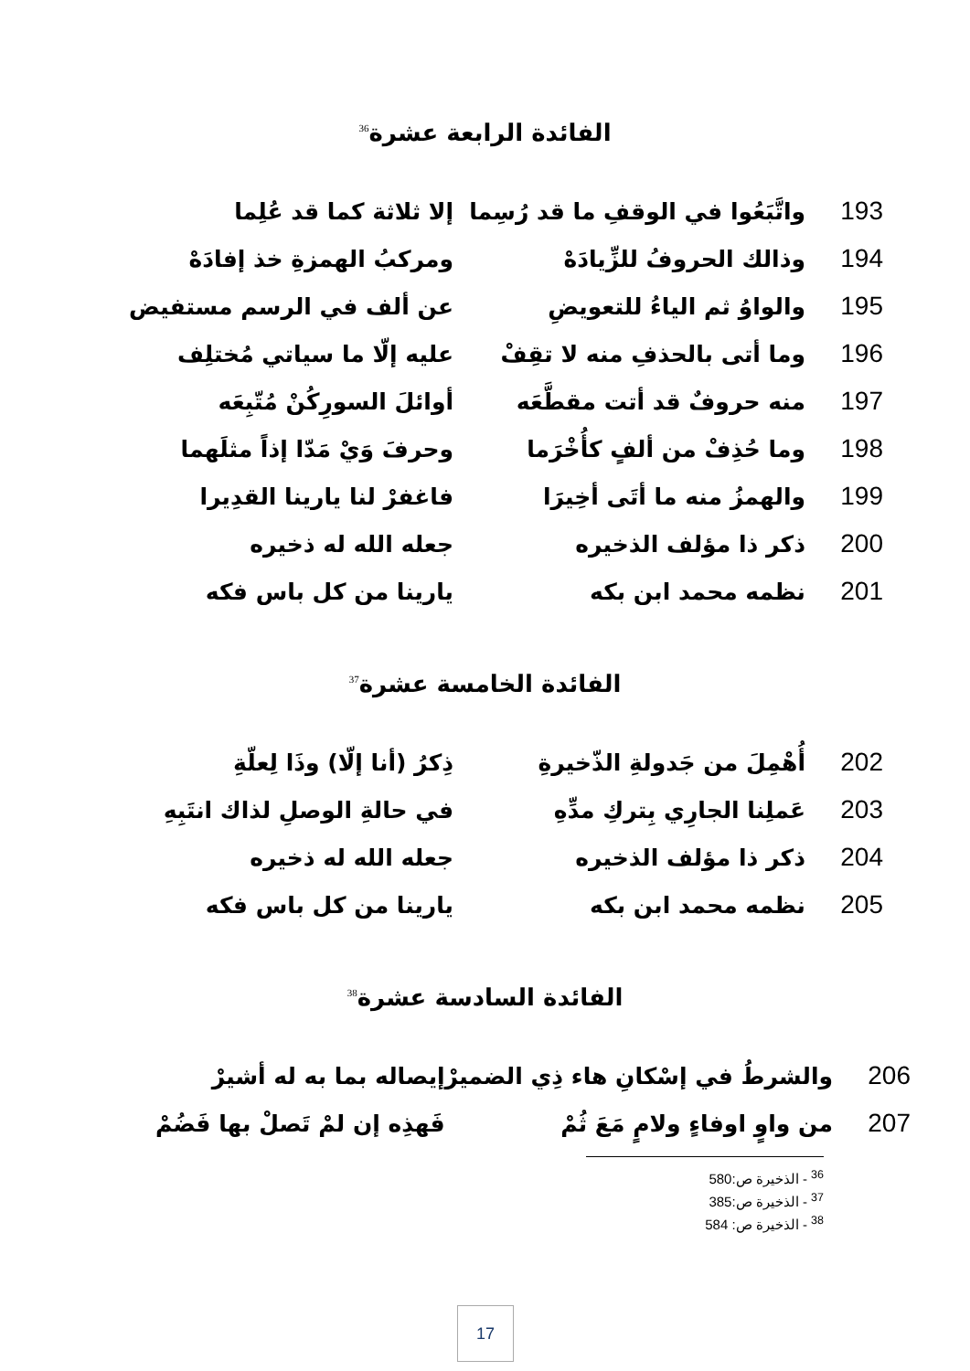الفائدة الرابعة عشرة<sup>36</sup>
| 193 | واتَّبَعُوا في الوقفِ ما قد رُسِما | إلا ثلاثة كما قد عُلِما |
| 194 | وذالك الحروفُ للزِّيادَهْ | ومركبُ الهمزةِ خذ إفادَهْ |
| 195 | والواوُ ثم الياءُ للتعويضِ | عن ألف في الرسم مستفيض |
| 196 | وما أتى بالحذفِ منه لا تقِفْ | عليه إلّا ما سياتي مُختلِف |
| 197 | منه حروفٌ قد أتت مقطَّعَه | أوائلَ السورِكُنْ مُتّبِعَه |
| 198 | وما حُذِفْ من ألفٍ كأُخْرَما | وحرفَ وَيْ مَدّا إذاً مثلَهما |
| 199 | والهمزُ منه ما أتَى أخِيرَا | فاغفرْ لنا يارينا القدِيرا |
| 200 | ذكر ذا مؤلف الذخيره | جعله الله له ذخيره |
| 201 | نظمه محمد ابن بكه | يارينا من كل باس فكه |
الفائدة الخامسة عشرة<sup>37</sup>
| 202 | أُهْمِلَ من جَدولةِ الذّخيرةِ | ذِكرُ (أنا إلّا) وذَا لِعلّةِ |
| 203 | عَملِنا الجارِي بِتركِ مدِّهِ | في حالةِ الوصلِ لذاك انتَبِهِ |
| 204 | ذكر ذا مؤلف الذخيره | جعله الله له ذخيره |
| 205 | نظمه محمد ابن بكه | يارينا من كل باس فكه |
الفائدة السادسة عشرة<sup>38</sup>
| 206 | والشرطُ في إسْكانِ هاء ذِي الضميرْ | إيصاله بما به له أشيرْ |
| 207 | من واوٍ اوفاءٍ ولامٍ مَعَ ثُمْ | فَهذِه إن لمْ تَصلْ بها فَضُمْ |
<sup>36</sup> - الذخيرة ص:580
<sup>37</sup> - الذخيرة ص:385
<sup>38</sup> - الذخيرة ص: 584
17